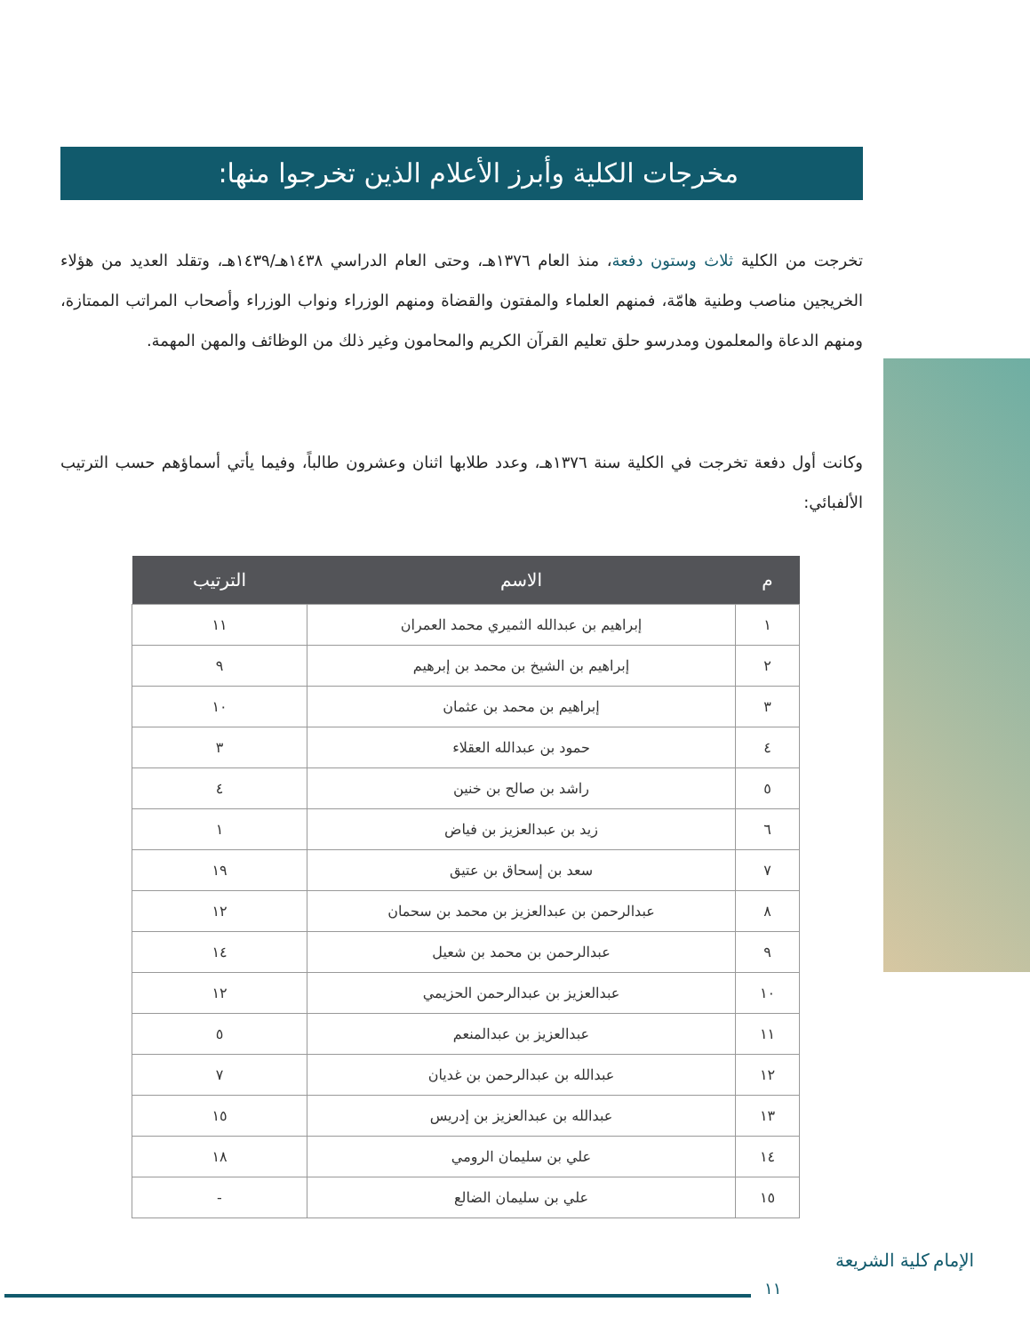مخرجات الكلية وأبرز الأعلام الذين تخرجوا منها:
تخرجت من الكلية ثلاث وستون دفعة، منذ العام ١٣٧٦هـ، وحتى العام الدراسي ١٤٣٨هـ/١٤٣٩هـ، وتقلد العديد من هؤلاء الخريجين مناصب وطنية هامّة، فمنهم العلماء والمفتون والقضاة ومنهم الوزراء ونواب الوزراء وأصحاب المراتب الممتازة، ومنهم الدعاة والمعلمون ومدرسو حلق تعليم القرآن الكريم والمحامون وغير ذلك من الوظائف والمهن المهمة.
وكانت أول دفعة تخرجت في الكلية سنة ١٣٧٦هـ، وعدد طلابها اثنان وعشرون طالباً، وفيما يأتي أسماؤهم حسب الترتيب الألفبائي:
| م | الاسم | الترتيب |
| --- | --- | --- |
| ١ | إبراهيم بن عبدالله الثميري محمد العمران | ١١ |
| ٢ | إبراهيم بن الشيخ بن محمد بن إبرهيم | ٩ |
| ٣ | إبراهيم بن محمد بن عثمان | ١٠ |
| ٤ | حمود بن عبدالله العقلاء | ٣ |
| ٥ | راشد بن صالح بن خنين | ٤ |
| ٦ | زيد بن عبدالعزيز بن فياض | ١ |
| ٧ | سعد بن إسحاق بن عتيق | ١٩ |
| ٨ | عبدالرحمن بن عبدالعزيز بن محمد بن سحمان | ١٢ |
| ٩ | عبدالرحمن بن محمد بن شعيل | ١٤ |
| ١٠ | عبدالعزيز بن عبدالرحمن الحزيمي | ١٢ |
| ١١ | عبدالعزيز بن عبدالمنعم | ٥ |
| ١٢ | عبدالله بن عبدالرحمن بن غديان | ٧ |
| ١٣ | عبدالله بن عبدالعزيز بن إدريس | ١٥ |
| ١٤ | علي بن سليمان الرومي | ١٨ |
| ١٥ | علي بن سليمان الضالع | - |
١١
كلية الشريعة الإمام